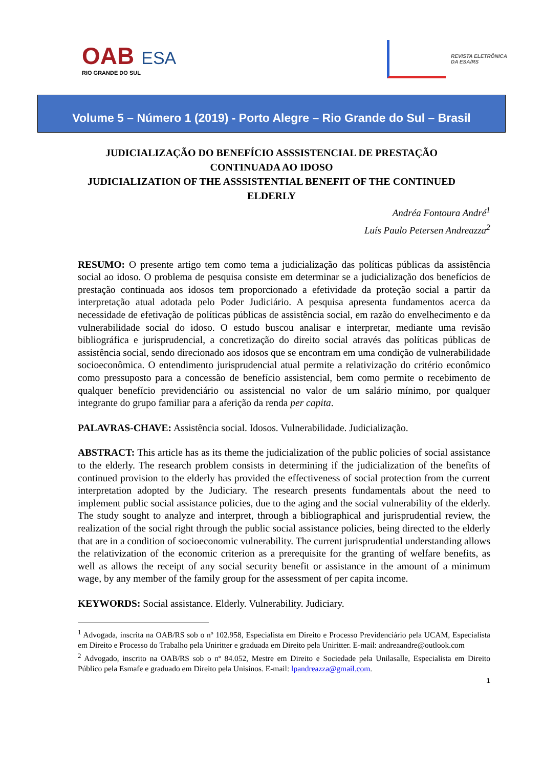OAB ESA
RIO GRANDE DO SUL
REVISTA ELETRÔNICA
DA ESA/RS
Volume 5 – Número 1 (2019) - Porto Alegre – Rio Grande do Sul – Brasil
JUDICIALIZAÇÃO DO BENEFÍCIO ASSSISTENCIAL DE PRESTAÇÃO CONTINUADA AO IDOSO
JUDICIALIZATION OF THE ASSSISTENTIAL BENEFIT OF THE CONTINUED ELDERLY
Andréa Fontoura André<sup>1</sup>
Luís Paulo Petersen Andreazza<sup>2</sup>
RESUMO: O presente artigo tem como tema a judicialização das políticas públicas da assistência social ao idoso. O problema de pesquisa consiste em determinar se a judicialização dos benefícios de prestação continuada aos idosos tem proporcionado a efetividade da proteção social a partir da interpretação atual adotada pelo Poder Judiciário. A pesquisa apresenta fundamentos acerca da necessidade de efetivação de políticas públicas de assistência social, em razão do envelhecimento e da vulnerabilidade social do idoso. O estudo buscou analisar e interpretar, mediante uma revisão bibliográfica e jurisprudencial, a concretização do direito social através das políticas públicas de assistência social, sendo direcionado aos idosos que se encontram em uma condição de vulnerabilidade socioeconômica. O entendimento jurisprudencial atual permite a relativização do critério econômico como pressuposto para a concessão de benefício assistencial, bem como permite o recebimento de qualquer benefício previdenciário ou assistencial no valor de um salário mínimo, por qualquer integrante do grupo familiar para a aferição da renda per capita.
PALAVRAS-CHAVE: Assistência social. Idosos. Vulnerabilidade. Judicialização.
ABSTRACT: This article has as its theme the judicialization of the public policies of social assistance to the elderly. The research problem consists in determining if the judicialization of the benefits of continued provision to the elderly has provided the effectiveness of social protection from the current interpretation adopted by the Judiciary. The research presents fundamentals about the need to implement public social assistance policies, due to the aging and the social vulnerability of the elderly. The study sought to analyze and interpret, through a bibliographical and jurisprudential review, the realization of the social right through the public social assistance policies, being directed to the elderly that are in a condition of socioeconomic vulnerability. The current jurisprudential understanding allows the relativization of the economic criterion as a prerequisite for the granting of welfare benefits, as well as allows the receipt of any social security benefit or assistance in the amount of a minimum wage, by any member of the family group for the assessment of per capita income.
KEYWORDS: Social assistance. Elderly. Vulnerability. Judiciary.
<sup>1</sup> Advogada, inscrita na OAB/RS sob o nº 102.958, Especialista em Direito e Processo Previdenciário pela UCAM, Especialista em Direito e Processo do Trabalho pela Uniritter e graduada em Direito pela Uniritter. E-mail: andreaandre@outlook.com
<sup>2</sup> Advogado, inscrito na OAB/RS sob o nº 84.052, Mestre em Direito e Sociedade pela Unilasalle, Especialista em Direito Público pela Esmafe e graduado em Direito pela Unisinos. E-mail: lpandreazza@gmail.com.
1